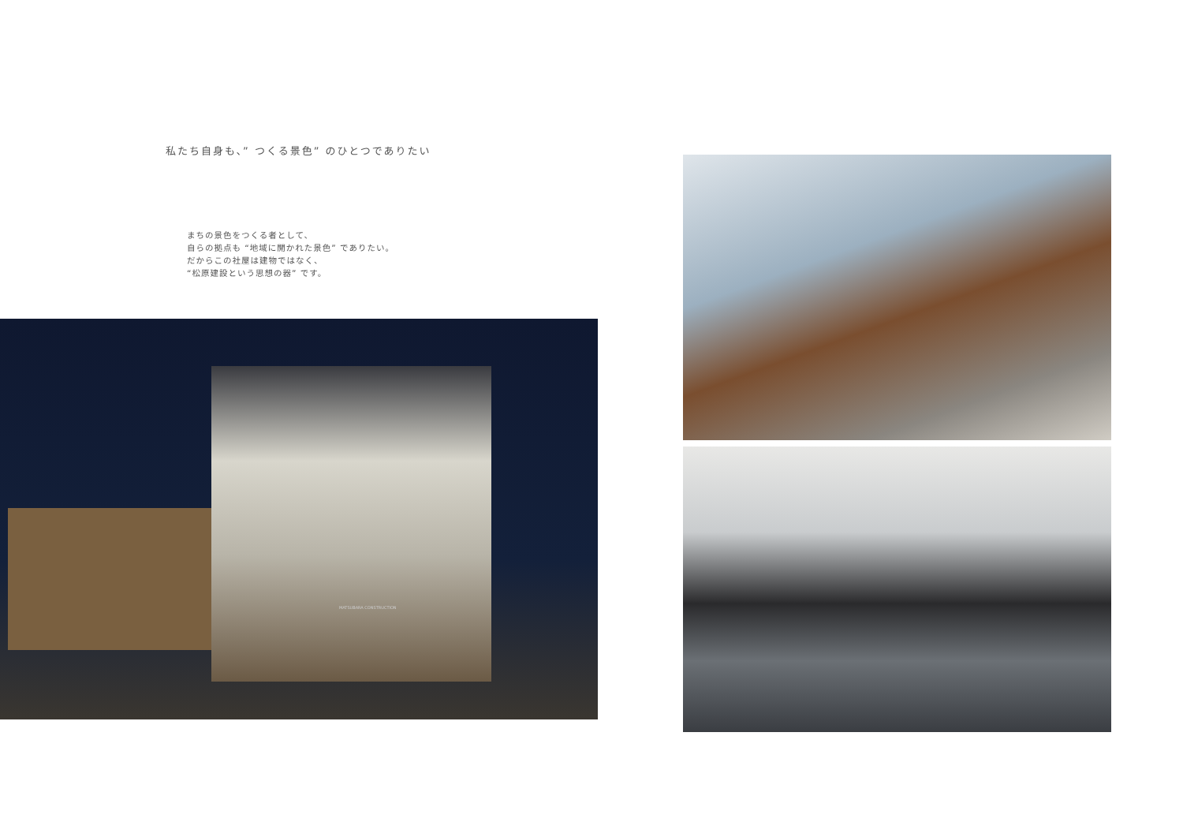私たち自身も、” つくる景色” のひとつでありたい
まちの景色をつくる者として、
自らの拠点も “地域に開かれた景色” でありたい。
だからこの社屋は建物ではなく、
“松原建設という思想の器” です。
MATSUBARA CONSTRUCTION